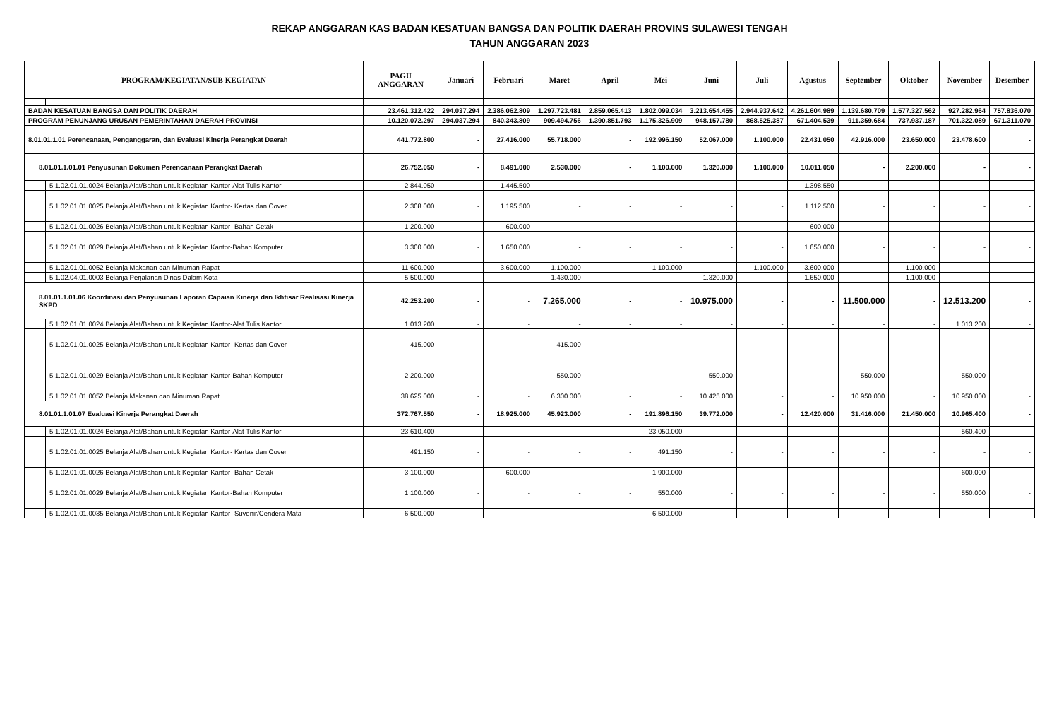REKAP ANGGARAN KAS BADAN KESATUAN BANGSA DAN POLITIK DAERAH PROVINS SULAWESI TENGAH
TAHUN ANGGARAN 2023
| PROGRAM/KEGIATAN/SUB KEGIATAN | | | PAGU ANGGARAN | Januari | Februari | Maret | April | Mei | Juni | Juli | Agustus | September | Oktober | November | Desember |
| --- | --- | --- | --- | --- | --- | --- | --- | --- | --- | --- | --- | --- | --- | --- | --- |
| BADAN KESATUAN BANGSA DAN POLITIK DAERAH | | | 23.461.312.422 | 294.037.294 | 2.386.062.809 | 1.297.723.481 | 2.859.065.413 | 1.802.099.034 | 3.213.654.455 | 2.944.937.642 | 4.261.604.989 | 1.139.680.709 | 1.577.327.562 | 927.282.964 | 757.836.070 |
| PROGRAM PENUNJANG URUSAN PEMERINTAHAN DAERAH PROVINSI | | | 10.120.072.297 | 294.037.294 | 840.343.809 | 909.494.756 | 1.390.851.793 | 1.175.326.909 | 948.157.780 | 868.525.387 | 671.404.539 | 911.359.684 | 737.937.187 | 701.322.089 | 671.311.070 |
| 8.01.01.1.01 Perencanaan, Penganggaran, dan Evaluasi Kinerja Perangkat Daerah | | | 441.772.800 | - | 27.416.000 | 55.718.000 | - | 192.996.150 | 52.067.000 | 1.100.000 | 22.431.050 | 42.916.000 | 23.650.000 | 23.478.600 | - |
| | 8.01.01.1.01.01 Penyusunan Dokumen Perencanaan Perangkat Daerah | | 26.752.050 | - | 8.491.000 | 2.530.000 | - | 1.100.000 | 1.320.000 | 1.100.000 | 10.011.050 | - | 2.200.000 | - | - |
| | | 5.1.02.01.01.0024 Belanja Alat/Bahan untuk Kegiatan Kantor-Alat Tulis Kantor | 2.844.050 | - | 1.445.500 | - | - | - | - | - | 1.398.550 | - | - | - | - |
| | | 5.1.02.01.01.0025 Belanja Alat/Bahan untuk Kegiatan Kantor- Kertas dan Cover | 2.308.000 | - | 1.195.500 | - | - | - | - | - | 1.112.500 | - | - | - | - |
| | | 5.1.02.01.01.0026 Belanja Alat/Bahan untuk Kegiatan Kantor- Bahan Cetak | 1.200.000 | - | 600.000 | - | - | - | - | - | 600.000 | - | - | - | - |
| | | 5.1.02.01.01.0029 Belanja Alat/Bahan untuk Kegiatan Kantor-Bahan Komputer | 3.300.000 | - | 1.650.000 | - | - | - | - | - | 1.650.000 | - | - | - | - |
| | | 5.1.02.01.01.0052 Belanja Makanan dan Minuman Rapat | 11.600.000 | - | 3.600.000 | 1.100.000 | - | 1.100.000 | - | 1.100.000 | 3.600.000 | - | 1.100.000 | - | - |
| | | 5.1.02.04.01.0003 Belanja Perjalanan Dinas Dalam Kota | 5.500.000 | - | - | 1.430.000 | - | - | 1.320.000 | - | 1.650.000 | - | 1.100.000 | - | - |
| | 8.01.01.1.01.06 Koordinasi dan Penyusunan Laporan Capaian Kinerja dan Ikhtisar Realisasi Kinerja SKPD | | 42.253.200 | - | - | 7.265.000 | - | - | 10.975.000 | - | - | 11.500.000 | - | 12.513.200 | - |
| | | 5.1.02.01.01.0024 Belanja Alat/Bahan untuk Kegiatan Kantor-Alat Tulis Kantor | 1.013.200 | - | - | - | - | - | - | - | - | - | - | 1.013.200 | - |
| | | 5.1.02.01.01.0025 Belanja Alat/Bahan untuk Kegiatan Kantor- Kertas dan Cover | 415.000 | - | - | 415.000 | - | - | - | - | - | - | - | - | - |
| | | 5.1.02.01.01.0029 Belanja Alat/Bahan untuk Kegiatan Kantor-Bahan Komputer | 2.200.000 | - | - | 550.000 | - | - | 550.000 | - | - | 550.000 | - | 550.000 | - |
| | | 5.1.02.01.01.0052 Belanja Makanan dan Minuman Rapat | 38.625.000 | - | - | 6.300.000 | - | - | 10.425.000 | - | - | 10.950.000 | - | 10.950.000 | - |
| | 8.01.01.1.01.07 Evaluasi Kinerja Perangkat Daerah | | 372.767.550 | - | 18.925.000 | 45.923.000 | - | 191.896.150 | 39.772.000 | - | 12.420.000 | 31.416.000 | 21.450.000 | 10.965.400 | - |
| | | 5.1.02.01.01.0024 Belanja Alat/Bahan untuk Kegiatan Kantor-Alat Tulis Kantor | 23.610.400 | - | - | - | - | 23.050.000 | - | - | - | - | - | 560.400 | - |
| | | 5.1.02.01.01.0025 Belanja Alat/Bahan untuk Kegiatan Kantor- Kertas dan Cover | 491.150 | - | - | - | - | 491.150 | - | - | - | - | - | - | - |
| | | 5.1.02.01.01.0026 Belanja Alat/Bahan untuk Kegiatan Kantor- Bahan Cetak | 3.100.000 | - | 600.000 | - | - | 1.900.000 | - | - | - | - | - | 600.000 | - |
| | | 5.1.02.01.01.0029 Belanja Alat/Bahan untuk Kegiatan Kantor-Bahan Komputer | 1.100.000 | - | - | - | - | 550.000 | - | - | - | - | - | 550.000 | - |
| | | 5.1.02.01.01.0035 Belanja Alat/Bahan untuk Kegiatan Kantor- Suvenir/Cendera Mata | 6.500.000 | - | - | - | - | 6.500.000 | - | - | - | - | - | - | - |